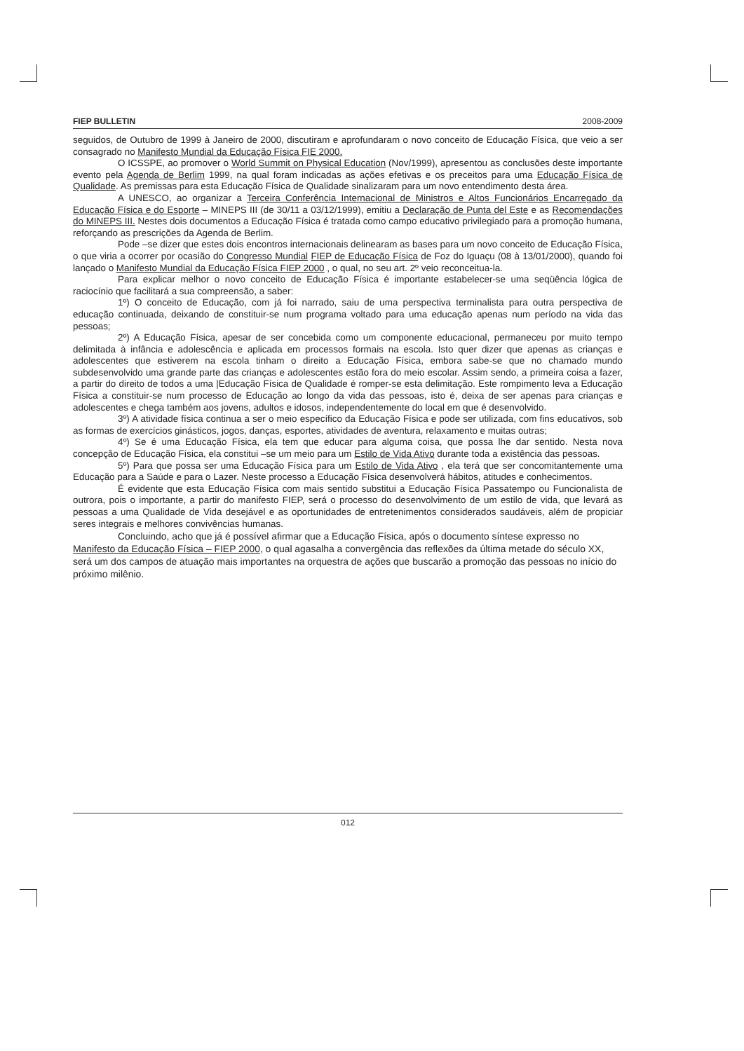FIEP BULLETIN 2008-2009
seguidos, de Outubro de 1999 à Janeiro de 2000, discutiram e aprofundaram o novo conceito de Educação Física, que veio a ser consagrado no Manifesto Mundial da Educação Física FIE 2000.
O ICSSPE, ao promover o World Summit on Physical Education (Nov/1999), apresentou as conclusões deste importante evento pela Agenda de Berlim 1999, na qual foram indicadas as ações efetivas e os preceitos para uma Educação Física de Qualidade. As premissas para esta Educação Física de Qualidade sinalizaram para um novo entendimento desta área.
A UNESCO, ao organizar a Terceira Conferência Internacional de Ministros e Altos Funcionários Encarregado da Educação Física e do Esporte – MINEPS III (de 30/11 a 03/12/1999), emitiu a Declaração de Punta del Este e as Recomendações do MINEPS III. Nestes dois documentos a Educação Física é tratada como campo educativo privilegiado para a promoção humana, reforçando as prescrições da Agenda de Berlim.
Pode –se dizer que estes dois encontros internacionais delinearam as bases para um novo conceito de Educação Física, o que viria a ocorrer por ocasião do Congresso Mundial FIEP de Educação Física de Foz do Iguaçu (08 à 13/01/2000), quando foi lançado o Manifesto Mundial da Educação Física FIEP 2000 , o qual, no seu art. 2º veio reconceitua-la.
Para explicar melhor o novo conceito de Educação Física é importante estabelecer-se uma seqüência lógica de raciocínio que facilitará a sua compreensão, a saber:
1º) O conceito de Educação, com já foi narrado, saiu de uma perspectiva terminalista para outra perspectiva de educação continuada, deixando de constituir-se num programa voltado para uma educação apenas num período na vida das pessoas;
2º) A Educação Física, apesar de ser concebida como um componente educacional, permaneceu por muito tempo delimitada à infância e adolescência e aplicada em processos formais na escola. Isto quer dizer que apenas as crianças e adolescentes que estiverem na escola tinham o direito a Educação Física, embora sabe-se que no chamado mundo subdesenvolvido uma grande parte das crianças e adolescentes estão fora do meio escolar. Assim sendo, a primeira coisa a fazer, a partir do direito de todos a uma |Educação Física de Qualidade é romper-se esta delimitação. Este rompimento leva a Educação Física a constituir-se num processo de Educação ao longo da vida das pessoas, isto é, deixa de ser apenas para crianças e adolescentes e chega também aos jovens, adultos e idosos, independentemente do local em que é desenvolvido.
3º) A atividade física continua a ser o meio específico da Educação Física e pode ser utilizada, com fins educativos, sob as formas de exercícios ginásticos, jogos, danças, esportes, atividades de aventura, relaxamento e muitas outras;
4º) Se é uma Educação Física, ela tem que educar para alguma coisa, que possa lhe dar sentido. Nesta nova concepção de Educação Física, ela constitui –se um meio para um Estilo de Vida Ativo durante toda a existência das pessoas.
5º) Para que possa ser uma Educação Física para um Estilo de Vida Ativo , ela terá que ser concomitantemente uma Educação para a Saúde e para o Lazer. Neste processo a Educação Física desenvolverá hábitos, atitudes e conhecimentos.
É evidente que esta Educação Física com mais sentido substitui a Educação Física Passatempo ou Funcionalista de outrora, pois o importante, a partir do manifesto FIEP, será o processo do desenvolvimento de um estilo de vida, que levará as pessoas a uma Qualidade de Vida desejável e as oportunidades de entretenimentos considerados saudáveis, além de propiciar seres integrais e melhores convivências humanas.
Concluindo, acho que já é possível afirmar que a Educação Física, após o documento síntese expresso no Manifesto da Educação Física – FIEP 2000, o qual agasalha a convergência das reflexões da última metade do século XX, será um dos campos de atuação mais importantes na orquestra de ações que buscarão a promoção das pessoas no início do próximo milênio.
012